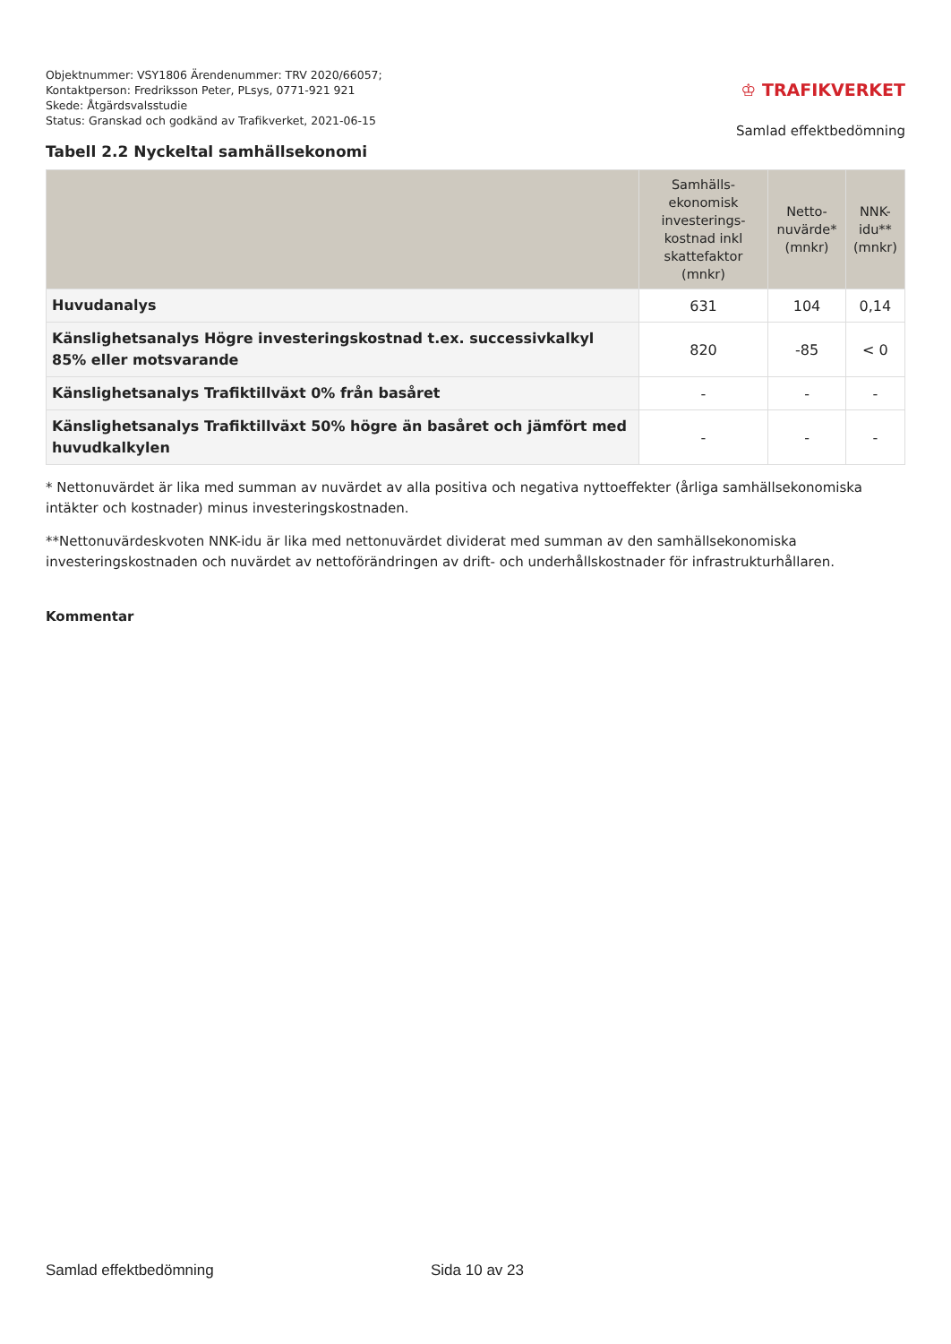Objektnummer: VSY1806 Ärendenummer: TRV 2020/66057;
Kontaktperson: Fredriksson Peter, PLsys, 0771-921 921
Skede: Åtgärdsvalsstudie
Status: Granskad och godkänd av Trafikverket, 2021-06-15
♔ TRAFIKVERKET
Samlad effektbedömning
Tabell 2.2 Nyckeltal samhällsekonomi
| | Samhälls-ekonomisk investerings-kostnad inkl skattefaktor (mnkr) | Netto-nuvärde* (mnkr) | NNK-idu** (mnkr) |
| --- | --- | --- | --- |
| Huvudanalys | 631 | 104 | 0,14 |
| Känslighetsanalys Högre investeringskostnad t.ex. successivkalkyl 85% eller motsvarande | 820 | -85 | < 0 |
| Känslighetsanalys Trafiktillväxt 0% från basåret | - | - | - |
| Känslighetsanalys Trafiktillväxt 50% högre än basåret och jämfört med huvudkalkylen | - | - | - |
* Nettonuvärdet är lika med summan av nuvärdet av alla positiva och negativa nyttoeffekter (årliga samhällsekonomiska intäkter och kostnader) minus investeringskostnaden.
**Nettonuvärdeskvoten NNK-idu är lika med nettonuvärdet dividerat med summan av den samhällsekonomiska investeringskostnaden och nuvärdet av nettoförändringen av drift- och underhållskostnader för infrastrukturhållaren.
Kommentar
Samlad effektbedömning Sida 10 av 23